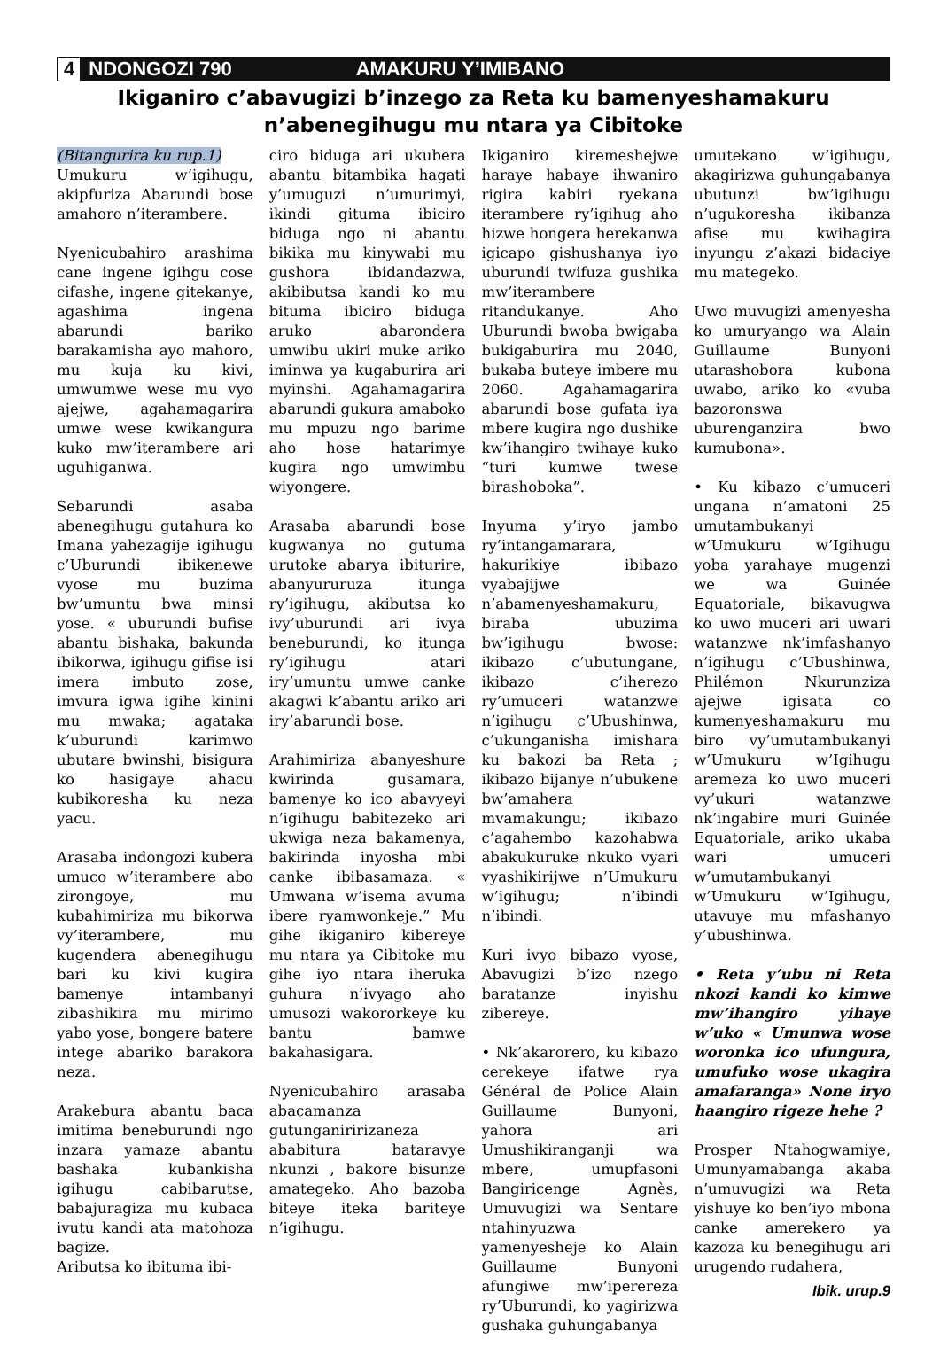4 NDONGOZI 790 AMAKURU Y’IMIBANO
Ikiganiro c’abavugizi b’inzego za Reta ku bamenyeshamakuru n’abenegihugu mu ntara ya Cibitoke
(Bitangurira ku rup.1)
Umukuru w’igihugu, akipfuriza Abarundi bose amahoro n’iterambere.
Nyenicubahiro arashima cane ingene igihgu cose cifashe, ingene gitekanye, agashima ingena abarundi bariko barakamisha ayo mahoro, mu kuja ku kivi, umwumwe wese mu vyo ajejwe, agahamagarira umwe wese kwikangura kuko mw’iterambere ari uguhiganwa.
Sebarundi asaba abenegihugu gutahura ko Imana yahezagije igihugu c’Uburundi ibikenewe vyose mu buzima bw’umuntu bwa minsi yose. « uburundi bufise abantu bishaka, bakunda ibikorwa, igihugu gifise isi imera imbuto zose, imvura igwa igihe kinini mu mwaka; agataka k’uburundi karimwo ubutare bwinshi, bisigura ko hasigaye ahacu kubikoresha ku neza yacu.
Arasaba indongozi kubera umuco w’iterambere abo zirongoye, mu kubahimiriza mu bikorwa vy’iterambere, mu kugendera abenegihugu bari ku kivi kugira bamenye intambanyi zibashikira mu mirimo yabo yose, bongere batere intege abariko barakora neza.
Arakebura abantu baca imitima beneburundi ngo inzara yamaze abantu bashaka kubankisha igihugu cabibarutse, babajuragiza mu kubaca ivutu kandi ata matohoza bagize.
Aributsa ko ibituma ibi-
ciro biduga ari ukubera abantu bitambika hagati y’umuguzi n’umurimyi, ikindi gituma ibiciro biduga ngo ni abantu bikika mu kinywabi mu gushora ibidandazwa, akibibutsa kandi ko mu bituma ibiciro biduga aruko abarondera umwibu ukiri muke ariko iminwa ya kugaburira ari myinshi. Agahamagarira abarundi gukura amaboko mu mpuzu ngo barime aho hose hatarimye kugira ngo umwimbu wiyongere.
Arasaba abarundi bose kugwanya no gutuma urutoke abarya ibiturire, abanyururuza itunga ry’igihugu, akibutsa ko ivy’uburundi ari ivya beneburundi, ko itunga ry’igihugu atari iry’umuntu umwe canke akagwi k’abantu ariko ari iry’abarundi bose.
Arahimiriza abanyeshure kwirinda gusamara, bamenye ko ico abavyeyi n’igihugu babitezeko ari ukwiga neza bakamenya, bakirinda inyosha mbi canke ibibasamaza. « Umwana w’isema avuma ibere ryamwonkeje.” Mu gihe ikiganiro kibereye mu ntara ya Cibitoke mu gihe iyo ntara iheruka guhura n’ivyago aho umusozi wakororkeye ku bantu bamwe bakahasigara.
Nyenicubahiro arasaba abacamanza gutunganiririzaneza ababitura bataravye nkunzi , bakore bisunze amategeko. Aho bazoba biteye iteka bariteye n’igihugu.
Ikiganiro kiremeshejwe haraye habaye ihwaniro rigira kabiri ryekana iterambere ry’igihug aho hizwe hongera herekanwa igicapo gishushanya iyo uburundi twifuza gushika mw’iterambere ritandukanye. Aho Uburundi bwoba bwigaba bukigaburira mu 2040, bukaba buteye imbere mu 2060. Agahamagarira abarundi bose gufata iya mbere kugira ngo dushike kw’ihangiro twihaye kuko “turi kumwe twese birashoboka”.
Inyuma y’iryo jambo ry’intangamarara, hakurikiye ibibazo vyabajijwe n’abamenyeshamakuru, biraba ubuzima bw’igihugu bwose: ikibazo c’ubutungane, ikibazo c’iherezo ry’umuceri watanzwe n’igihugu c’Ubushinwa, c’ukunganisha imishara ku bakozi ba Reta ; ikibazo bijanye n’ubukene bw’amahera mvamakungu; ikibazo c’agahembo kazohabwa abakukuruke nkuko vyari vyashikirijwe n’Umukuru w’igihugu; n’ibindi n’ibindi.
Kuri ivyo bibazo vyose, Abavugizi b’izo nzego baratanze inyishu zibereye.
• Nk’akarorero, ku kibazo cerekeye ifatwe rya Général de Police Alain Guillaume Bunyoni, yahora ari Umushikiranganji wa mbere, umupfasoni Bangiricenge Agnès, Umuvugizi wa Sentare ntahinyuzwa yamenyesheje ko Alain Guillaume Bunyoni afungiwe mw’iperereza ry’Uburundi, ko yagirizwa gushaka guhungabanya
umutekano w’igihugu, akagirizwa guhungabanya ubutunzi bw’igihugu n’ugukoresha ikibanza afise mu kwihagira inyungu z’akazi bidaciye mu mategeko.
Uwo muvugizi amenyesha ko umuryango wa Alain Guillaume Bunyoni utarashobora kubona uwabo, ariko ko «vuba bazoronswa uburenganzira bwo kumubona».
• Ku kibazo c’umuceri ungana n’amatoni 25 umutambukanyi w’Umukuru w’Igihugu yoba yarahaye mugenzi we wa Guinée Equatoriale, bikavugwa ko uwo muceri ari uwari watanzwe nk’imfashanyo n’igihugu c’Ubushinwa, Philémon Nkurunziza ajejwe igisata co kumenyeshamakuru mu biro vy’umutambukanyi w’Umukuru w’Igihugu aremeza ko uwo muceri vy’ukuri watanzwe nk’ingabire muri Guinée Equatoriale, ariko ukaba wari umuceri w’umutambukanyi w’Umukuru w’Igihugu, utavuye mu mfashanyo y’ubushinwa.
• Reta y’ubu ni Reta nkozi kandi ko kimwe mw’ihangiro yihaye w’uko « Umunwa wose woronka ico ufungura, umufuko wose ukagira amafaranga» None iryo haangiro rigeze hehe ?
Prosper Ntahogwamiye, Umunyamabanga akaba n’umuvugizi wa Reta yishuye ko ben’iyo mbona canke amerekero ya kazoza ku benegihugu ari urugendo rudahera,
Ibik. urup.9